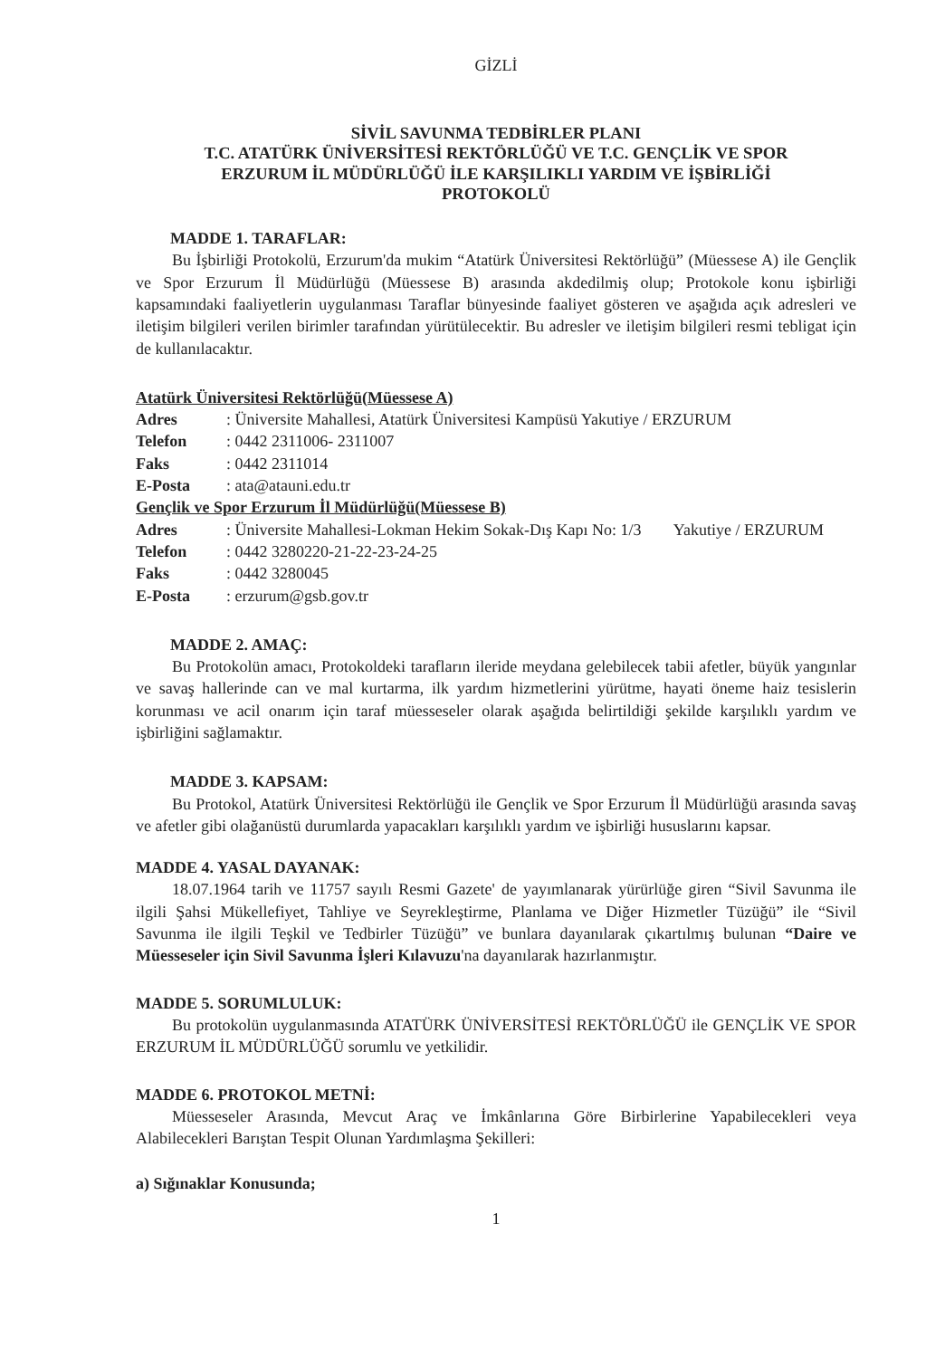GİZLİ
SİVİL SAVUNMA TEDBİRLER PLANI
T.C. ATATÜRK ÜNİVERSİTESİ REKTÖRLÜĞÜ VE T.C. GENÇLİK VE SPOR
ERZURUM İL MÜDÜRLÜĞÜ İLE KARŞILIKLI YARDIM VE İŞBİRLİĞİ
PROTOKOLÜ
MADDE 1. TARAFLAR:
Bu İşbirliği Protokolü, Erzurum'da mukim “Atatürk Üniversitesi Rektörlüğü” (Müessese A) ile Gençlik ve Spor Erzurum İl Müdürlüğü (Müessese B) arasında akdedilmiş olup; Protokole konu işbirliği kapsamındaki faaliyetlerin uygulanması Taraflar bünyesinde faaliyet gösteren ve aşağıda açık adresleri ve iletişim bilgileri verilen birimler tarafından yürütülecektir. Bu adresler ve iletişim bilgileri resmi tebligat için de kullanılacaktır.
Atatürk Üniversitesi Rektörlüğü(Müessese A)
| Adres | : Üniversite Mahallesi, Atatürk Üniversitesi Kampüsü Yakutiye / ERZURUM |
| Telefon | : 0442 2311006- 2311007 |
| Faks | : 0442 2311014 |
| E-Posta | : ata@atauni.edu.tr |
Gençlik ve Spor Erzurum İl Müdürlüğü(Müessese B)
| Adres | : Üniversite Mahallesi-Lokman Hekim Sokak-Dış Kapı No: 1/3 Yakutiye / ERZURUM |
| Telefon | : 0442 3280220-21-22-23-24-25 |
| Faks | : 0442 3280045 |
| E-Posta | : erzurum@gsb.gov.tr |
MADDE 2. AMAÇ:
Bu Protokolün amacı, Protokoldeki tarafların ileride meydana gelebilecek tabii afetler, büyük yangınlar ve savaş hallerinde can ve mal kurtarma, ilk yardım hizmetlerini yürütme, hayati öneme haiz tesislerin korunması ve acil onarım için taraf müesseseler olarak aşağıda belirtildiği şekilde karşılıklı yardım ve işbirliğini sağlamaktır.
MADDE 3. KAPSAM:
Bu Protokol, Atatürk Üniversitesi Rektörlüğü ile Gençlik ve Spor Erzurum İl Müdürlüğü arasında savaş ve afetler gibi olağanüstü durumlarda yapacakları karşılıklı yardım ve işbirliği hususlarını kapsar.
MADDE 4. YASAL DAYANAK:
18.07.1964 tarih ve 11757 sayılı Resmi Gazete' de yayımlanarak yürürlüğe giren “Sivil Savunma ile ilgili Şahsi Mükellefiyet, Tahliye ve Seyrekleştirme, Planlama ve Diğer Hizmetler Tüzüğü” ile “Sivil Savunma ile ilgili Teşkil ve Tedbirler Tüzüğü” ve bunlara dayanılarak çıkartılmış bulunan “Daire ve Müesseseler için Sivil Savunma İşleri Kılavuzu'na dayanılarak hazırlanmıştır.
MADDE 5. SORUMLULUK:
Bu protokolün uygulanmasında ATATÜRK ÜNİVERSİTESİ REKTÖRLÜĞÜ ile GENÇLİK VE SPOR ERZURUM İL MÜDÜRLÜĞÜ sorumlu ve yetkilidir.
MADDE 6. PROTOKOL METNİ:
Müesseseler Arasında, Mevcut Araç ve İmkânlarına Göre Birbirlerine Yapabilecekleri veya Alabilecekleri Barıştan Tespit Olunan Yardımlaşma Şekilleri:
a) Sığınaklar Konusunda;
1